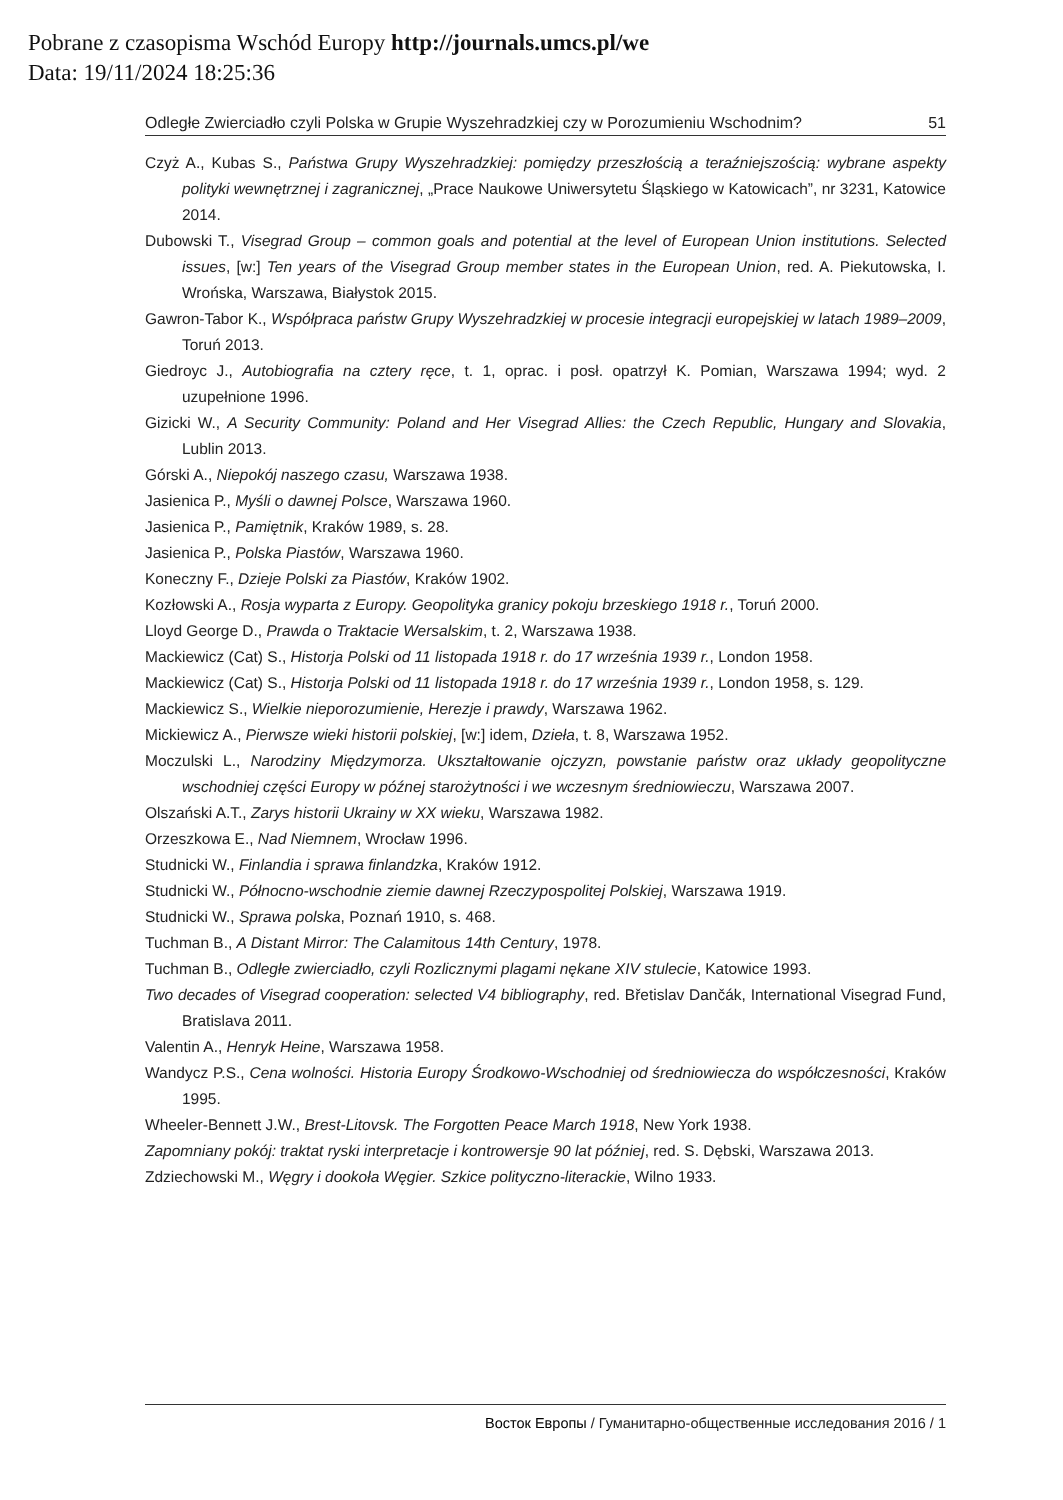Pobrane z czasopisma Wschód Europy http://journals.umcs.pl/we
Data: 19/11/2024 18:25:36
Odległe Zwierciadło czyli Polska w Grupie Wyszehradzkiej czy w Porozumieniu Wschodnim? 51
Czyż A., Kubas S., Państwa Grupy Wyszehradzkiej: pomiędzy przeszłością a teraźniejszością: wybrane aspekty polityki wewnętrznej i zagranicznej, „Prace Naukowe Uniwersytetu Śląskiego w Katowicach”, nr 3231, Katowice 2014.
Dubowski T., Visegrad Group – common goals and potential at the level of European Union institutions. Selected issues, [w:] Ten years of the Visegrad Group member states in the European Union, red. A. Piekutowska, I. Wrońska, Warszawa, Białystok 2015.
Gawron-Tabor K., Współpraca państw Grupy Wyszehradzkiej w procesie integracji europejskiej w latach 1989–2009, Toruń 2013.
Giedroyc J., Autobiografia na cztery ręce, t. 1, oprac. i posł. opatrzył K. Pomian, Warszawa 1994; wyd. 2 uzupełnione 1996.
Gizicki W., A Security Community: Poland and Her Visegrad Allies: the Czech Republic, Hungary and Slovakia, Lublin 2013.
Górski A., Niepokój naszego czasu, Warszawa 1938.
Jasienica P., Myśli o dawnej Polsce, Warszawa 1960.
Jasienica P., Pamiętnik, Kraków 1989, s. 28.
Jasienica P., Polska Piastów, Warszawa 1960.
Koneczny F., Dzieje Polski za Piastów, Kraków 1902.
Kozłowski A., Rosja wyparta z Europy. Geopolityka granicy pokoju brzeskiego 1918 r., Toruń 2000.
Lloyd George D., Prawda o Traktacie Wersalskim, t. 2, Warszawa 1938.
Mackiewicz (Cat) S., Historja Polski od 11 listopada 1918 r. do 17 września 1939 r., London 1958.
Mackiewicz (Cat) S., Historja Polski od 11 listopada 1918 r. do 17 września 1939 r., London 1958, s. 129.
Mackiewicz S., Wielkie nieporozumienie, Herezje i prawdy, Warszawa 1962.
Mickiewicz A., Pierwsze wieki historii polskiej, [w:] idem, Dzieła, t. 8, Warszawa 1952.
Moczulski L., Narodziny Międzymorza. Ukształtowanie ojczyzn, powstanie państw oraz układy geopolityczne wschodniej części Europy w późnej starożytności i we wczesnym średniowieczu, Warszawa 2007.
Olszański A.T., Zarys historii Ukrainy w XX wieku, Warszawa 1982.
Orzeszkowa E., Nad Niemnem, Wrocław 1996.
Studnicki W., Finlandia i sprawa finlandzka, Kraków 1912.
Studnicki W., Północno-wschodnie ziemie dawnej Rzeczypospolitej Polskiej, Warszawa 1919.
Studnicki W., Sprawa polska, Poznań 1910, s. 468.
Tuchman B., A Distant Mirror: The Calamitous 14th Century, 1978.
Tuchman B., Odległe zwierciadło, czyli Rozlicznymi plagami nękane XIV stulecie, Katowice 1993.
Two decades of Visegrad cooperation: selected V4 bibliography, red. Břetislav Dančák, International Visegrad Fund, Bratislava 2011.
Valentin A., Henryk Heine, Warszawa 1958.
Wandycz P.S., Cena wolności. Historia Europy Środkowo-Wschodniej od średniowiecza do współczesności, Kraków 1995.
Wheeler-Bennett J.W., Brest-Litovsk. The Forgotten Peace March 1918, New York 1938.
Zapomniany pokój: traktat ryski interpretacje i kontrowersje 90 lat później, red. S. Dębski, Warszawa 2013.
Zdziechowski M., Węgry i dookoła Węgier. Szkice polityczno-literackie, Wilno 1933.
Восток Европы / Гуманитарно-общественные исследования 2016 / 1